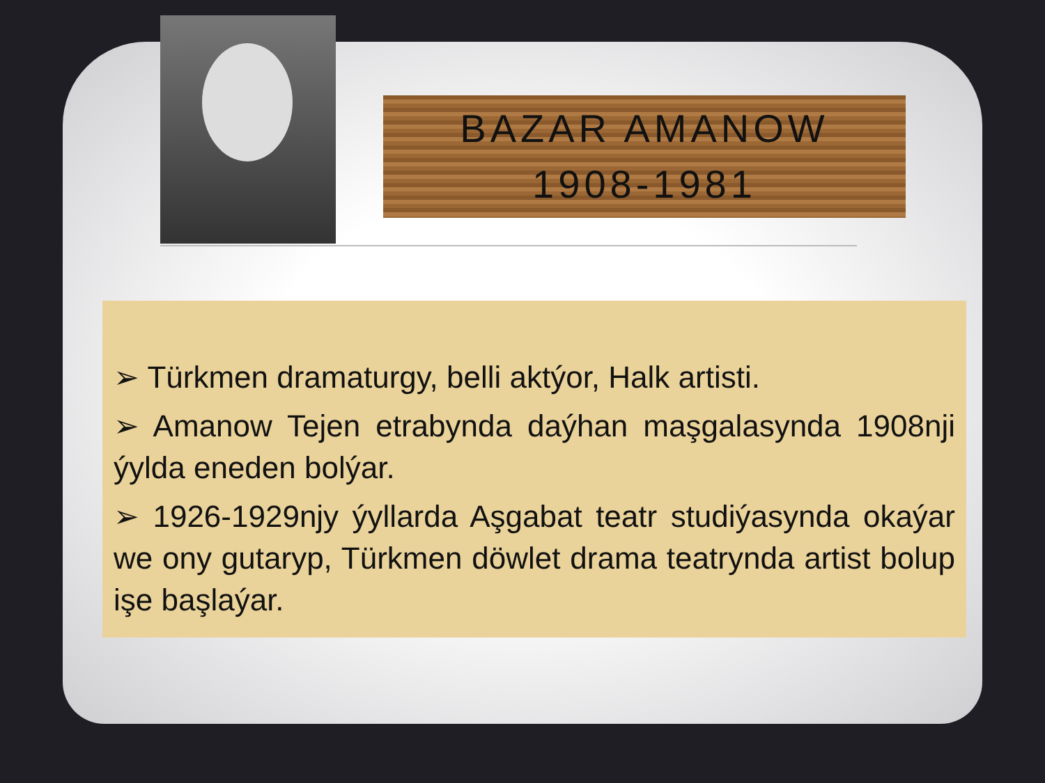BAZAR AMANOW
1908-1981
➢ Türkmen dramaturgy, belli aktýor, Halk artisti.
➢ Amanow Tejen etrabynda daýhan maşgalasynda 1908nji ýylda eneden bolýar.
➢ 1926-1929njy ýyllarda Aşgabat teatr studiýasynda okaýar we ony gutaryp, Türkmen döwlet drama teatrynda artist bolup işe başlaýar.